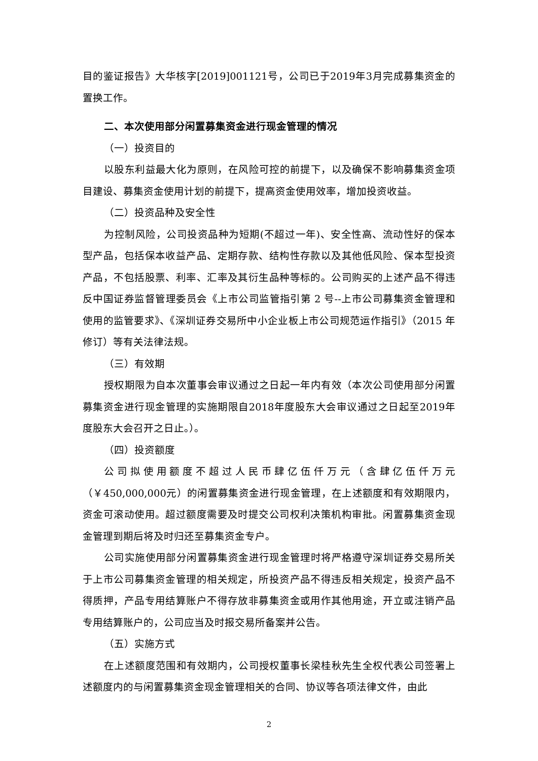目的鉴证报告》大华核字[2019]001121号，公司已于2019年3月完成募集资金的置换工作。
二、本次使用部分闲置募集资金进行现金管理的情况
（一）投资目的
以股东利益最大化为原则，在风险可控的前提下，以及确保不影响募集资金项目建设、募集资金使用计划的前提下，提高资金使用效率，增加投资收益。
（二）投资品种及安全性
为控制风险，公司投资品种为短期(不超过一年)、安全性高、流动性好的保本型产品，包括保本收益产品、定期存款、结构性存款以及其他低风险、保本型投资产品，不包括股票、利率、汇率及其衍生品种等标的。公司购买的上述产品不得违反中国证券监督管理委员会《上市公司监管指引第 2 号--上市公司募集资金管理和使用的监管要求》、《深圳证券交易所中小企业板上市公司规范运作指引》（2015 年修订）等有关法律法规。
（三）有效期
授权期限为自本次董事会审议通过之日起一年内有效（本次公司使用部分闲置募集资金进行现金管理的实施期限自2018年度股东大会审议通过之日起至2019年度股东大会召开之日止。）。
（四）投资额度
公司拟使用额度不超过人民币肆亿伍仟万元（含肆亿伍仟万元（￥450,000,000元）的闲置募集资金进行现金管理，在上述额度和有效期限内，资金可滚动使用。超过额度需要及时提交公司权利决策机构审批。闲置募集资金现金管理到期后将及时归还至募集资金专户。
公司实施使用部分闲置募集资金进行现金管理时将严格遵守深圳证券交易所关于上市公司募集资金管理的相关规定，所投资产品不得违反相关规定，投资产品不得质押，产品专用结算账户不得存放非募集资金或用作其他用途，开立或注销产品专用结算账户的，公司应当及时报交易所备案并公告。
（五）实施方式
在上述额度范围和有效期内，公司授权董事长梁桂秋先生全权代表公司签署上述额度内的与闲置募集资金现金管理相关的合同、协议等各项法律文件，由此
2